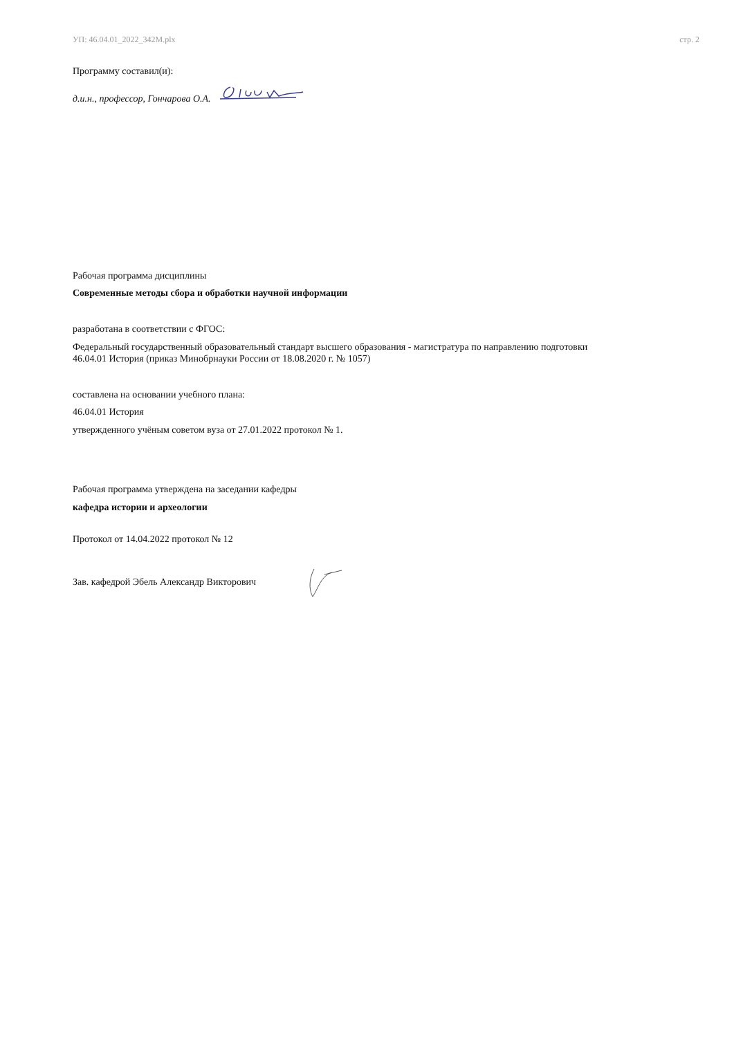УП: 46.04.01_2022_342М.plx стр. 2
Программу составил(и):
д.и.н., профессор, Гончарова О.А.
Рабочая программа дисциплины
Современные методы сбора и обработки научной информации
разработана в соответствии с ФГОС:
Федеральный государственный образовательный стандарт высшего образования - магистратура по направлению подготовки
46.04.01 История (приказ Минобрнауки России от 18.08.2020 г. № 1057)
составлена на основании учебного плана:
46.04.01 История
утвержденного учёным советом вуза от 27.01.2022 протокол № 1.
Рабочая программа утверждена на заседании кафедры
кафедра истории и археологии
Протокол от 14.04.2022 протокол № 12
Зав. кафедрой Эбель Александр Викторович